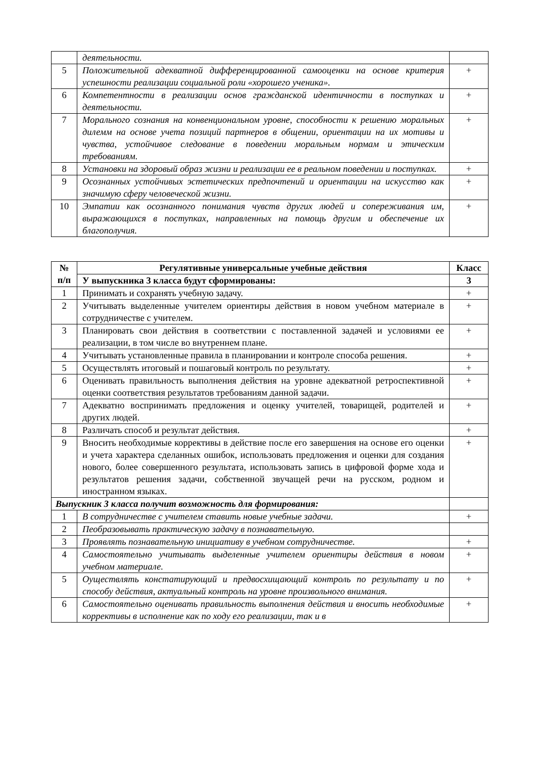| | деятельности. | |
| 5 | Положительной адекватной дифференцированной самооценки на основе критерия успешности реализации социальной роли «хорошего ученика». | + |
| 6 | Компетентности в реализации основ гражданской идентичности в поступках и деятельности. | + |
| 7 | Морального сознания на конвенциональном уровне, способности к решению моральных дилемм на основе учета позиций партнеров в общении, ориентации на их мотивы и чувства, устойчивое следование в поведении моральным нормам и этическим требованиям. | + |
| 8 | Установки на здоровый образ жизни и реализации ее в реальном поведении и поступках. | + |
| 9 | Осознанных устойчивых эстетических предпочтений и ориентации на искусство как значимую сферу человеческой жизни. | + |
| 10 | Эмпатии как осознанного понимания чувств других людей и сопереживания им, выражающихся в поступках, направленных на помощь другим и обеспечение их благополучия. | + |
| № п/п | Регулятивные универсальные учебные действия | Класс |
| --- | --- | --- |
| | У выпускника 3 класса будут сформированы: | 3 |
| 1 | Принимать и сохранять учебную задачу. | + |
| 2 | Учитывать выделенные учителем ориентиры действия в новом учебном материале в сотрудничестве с учителем. | + |
| 3 | Планировать свои действия в соответствии с поставленной задачей и условиями ее реализации, в том числе во внутреннем плане. | + |
| 4 | Учитывать установленные правила в планировании и контроле способа решения. | + |
| 5 | Осуществлять итоговый и пошаговый контроль по результату. | + |
| 6 | Оценивать правильность выполнения действия на уровне адекватной ретроспективной оценки соответствия результатов требованиям данной задачи. | + |
| 7 | Адекватно воспринимать предложения и оценку учителей, товарищей, родителей и других людей. | + |
| 8 | Различать способ и результат действия. | + |
| 9 | Вносить необходимые коррективы в действие после его завершения на основе его оценки и учета характера сделанных ошибок, использовать предложения и оценки для создания нового, более совершенного результата, использовать запись в цифровой форме хода и результатов решения задачи, собственной звучащей речи на русском, родном и иностранном языках. | + |
| Выпускник 3 класса получит возможность для формирования: | | |
| 1 | В сотрудничестве с учителем ставить новые учебные задачи. | + |
| 2 | Пеобразовывать практическую задачу в познавательную. | |
| 3 | Проявлять познавательную инициативу в учебном сотрудничестве. | + |
| 4 | Самостоятельно учитывать выделенные учителем ориентиры действия в новом учебном материале. | + |
| 5 | Оуществлять констатирующий и предвосхищающий контроль по результату и по способу действия, актуальный контроль на уровне произвольного внимания. | + |
| 6 | Самостоятельно оценивать правильность выполнения действия и вносить необходимые коррективы в исполнение как по ходу его реализации, так и в | + |